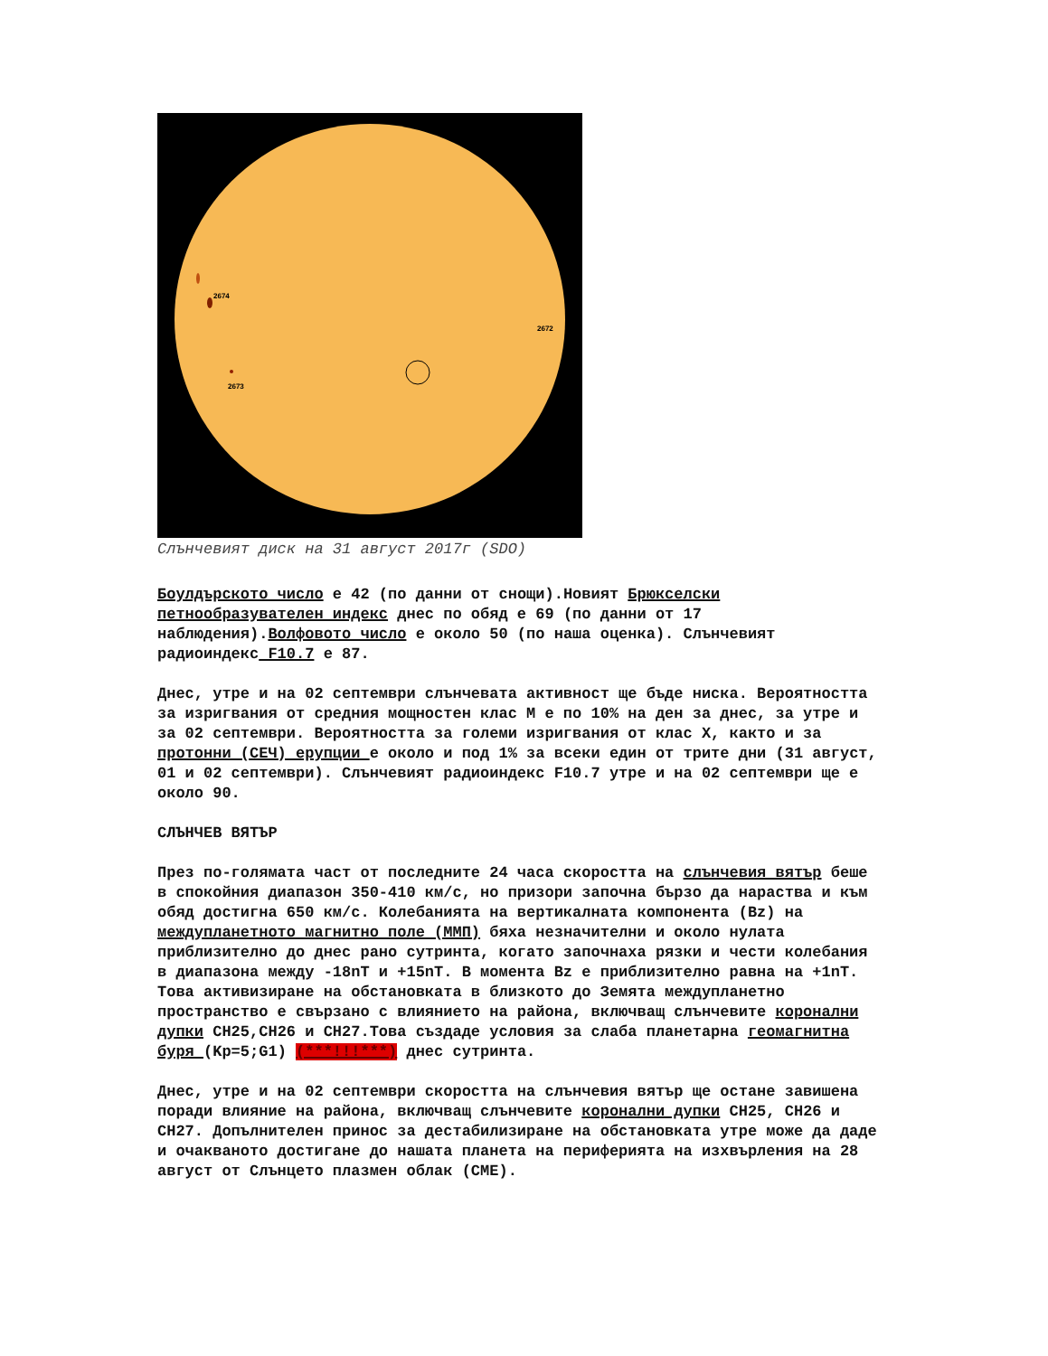2674
2672
2673
Слънчевият диск на 31 август 2017г (SDO)
Боулдърското число е 42 (по данни от снощи).Новият Брюкселски петнообразувателен индекс днес по обяд е 69 (по данни от 17 наблюдения).Волфовото число е около 50 (по наша оценка). Слънчевият радиоиндекс F10.7 е 87.
Днес, утре и на 02 септември слънчевата активност ще бъде ниска. Вероятността за изригвания от средния мощностен клас M е по 10% на ден за днес, за утре и за 02 септември. Вероятността за големи изригвания от клас X, както и за протонни (СЕЧ) ерупции е около и под 1% за всеки един от трите дни (31 август, 01 и 02 септември). Слънчевият радиоиндекс F10.7 утре и на 02 септември ще е около 90.
СЛЪНЧЕВ ВЯТЪР
През по-голямата част от последните 24 часа скоростта на слънчевия вятър беше в спокойния диапазон 350-410 км/с, но призори започна бързо да нараства и към обяд достигна 650 км/с. Колебанията на вертикалната компонента (Bz) на междупланетното магнитно поле (ММП) бяха незначителни и около нулата приблизително до днес рано сутринта, когато започнаха рязки и чести колебания в диапазона между -18nT и +15nT. В момента Bz е приблизително равна на +1nT. Това активизиране на обстановката в близкото до Земята междупланетно пространство е свързано с влиянието на района, включващ слънчевите коронални дупки CH25,CH26 и CH27.Това създаде условия за слаба планетарна геомагнитна буря (Kp=5;G1) (***!!!***) днес сутринта.
Днес, утре и на 02 септември скоростта на слънчевия вятър ще остане завишена поради влияние на района, включващ слънчевите коронални дупки CH25, CH26 и CH27. Допълнителен принос за дестабилизиране на обстановката утре може да даде и очакваното достигане до нашата планета на периферията на изхвърления на 28 август от Слънцето плазмен облак (CME).